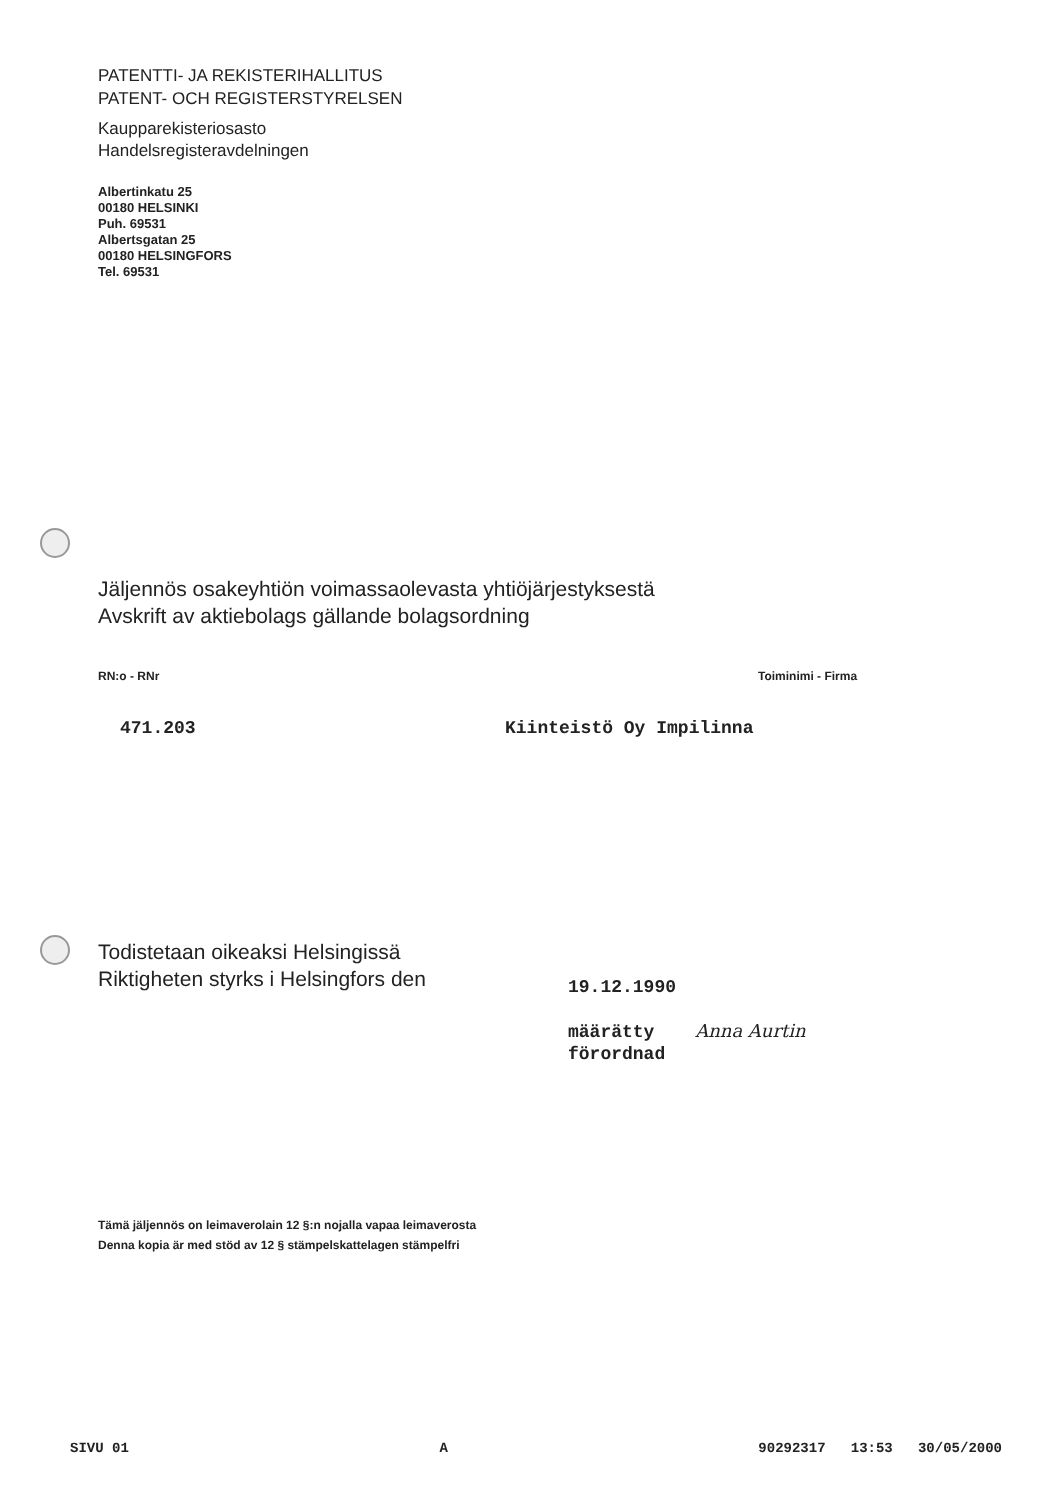PATENTTI- JA REKISTERIHALLITUS
PATENT- OCH REGISTERSTYRELSEN
Kaupparekisteriosasto
Handelsregisteravdelningen
Albertinkatu 25
00180 HELSINKI
Puh. 69531
Albertsgatan 25
00180 HELSINGFORS
Tel. 69531
Jäljennös osakeyhtiön voimassaolevasta yhtiöjärjestyksestä
Avskrift av aktiebolags gällande bolagsordning
RN:o - RNr Toiminimi - Firma
471.203 Kiinteistö Oy Impilinna
Todistetaan oikeaksi Helsingissä
Riktigheten styrks i Helsingfors den
19.12.1990
määrätty Anna Aurtin
förordnad
Tämä jäljennös on leimaverolain 12 §:n nojalla vapaa leimaverosta
Denna kopia är med stöd av 12 § stämpelskattelagen stämpelfri
SIVU 01 A 90292317 13:53 30/05/2000